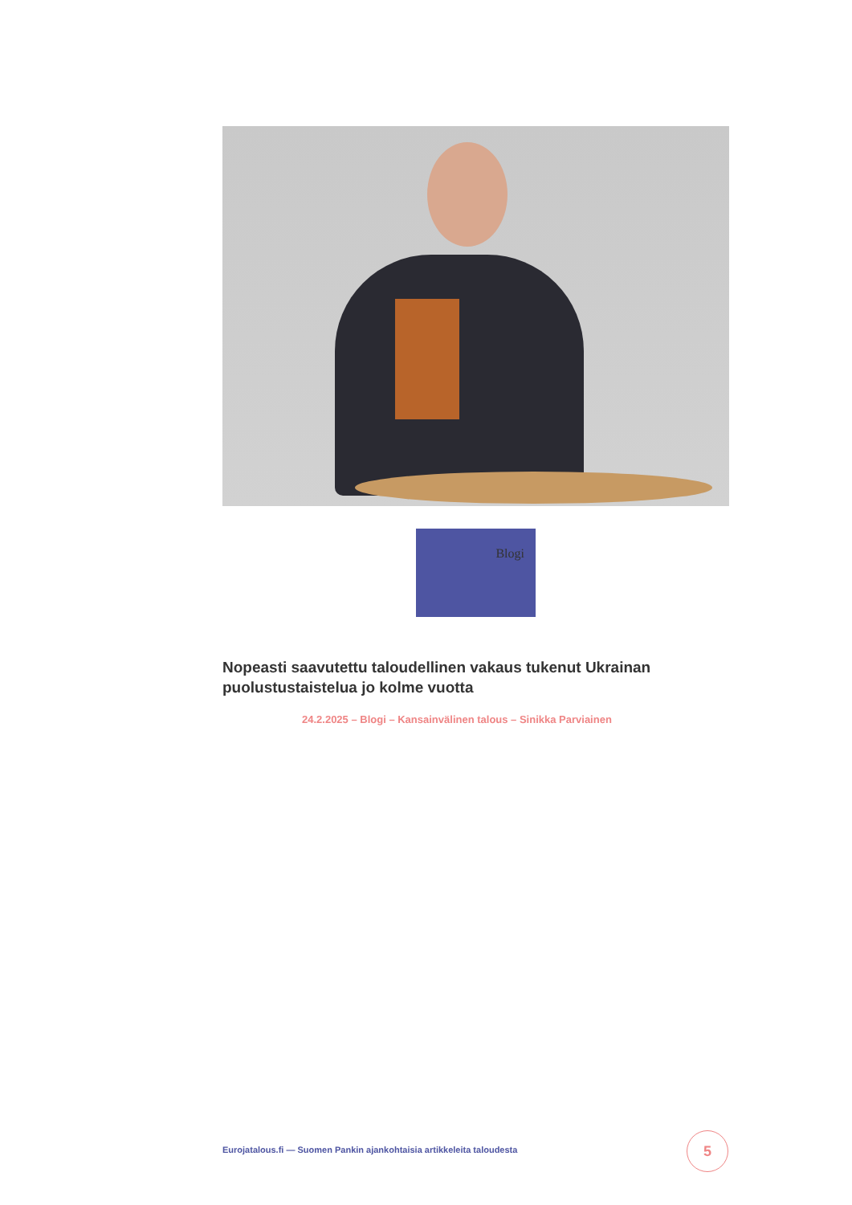Blogi
Nopeasti saavutettu taloudellinen vakaus tukenut Ukrainan puolustustaistelua jo kolme vuotta
24.2.2025 – Blogi – Kansainvälinen talous – Sinikka Parviainen
Eurojatalous.fi — Suomen Pankin ajankohtaisia artikkeleita taloudesta
5